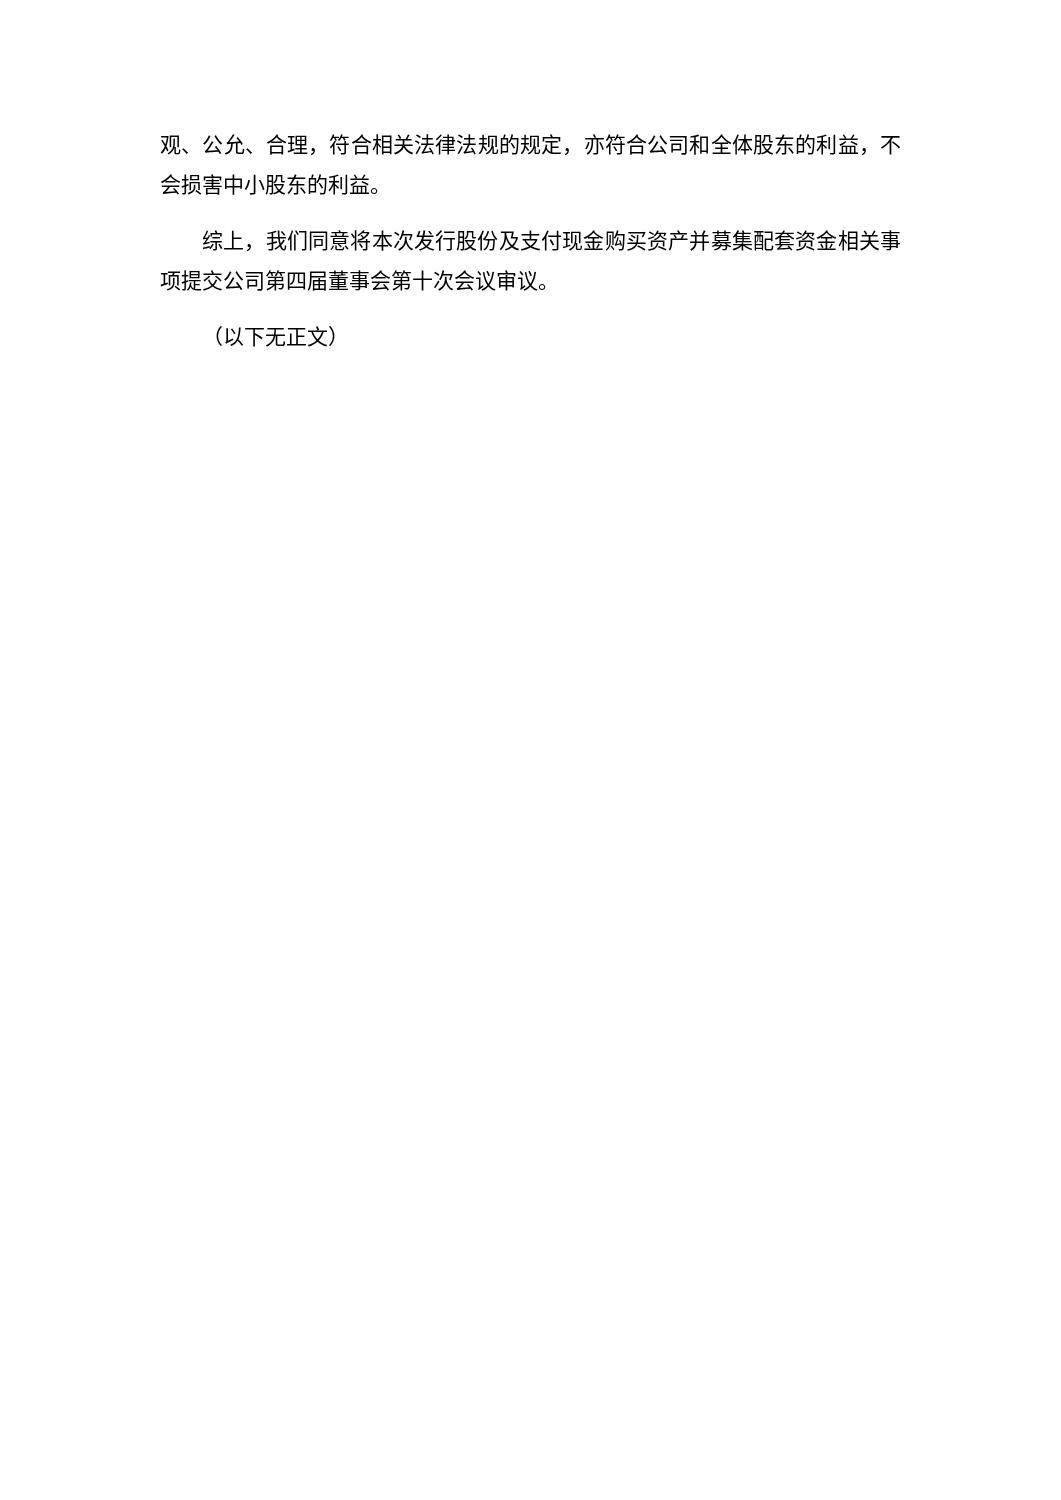观、公允、合理，符合相关法律法规的规定，亦符合公司和全体股东的利益，不会损害中小股东的利益。
综上，我们同意将本次发行股份及支付现金购买资产并募集配套资金相关事项提交公司第四届董事会第十次会议审议。
（以下无正文）